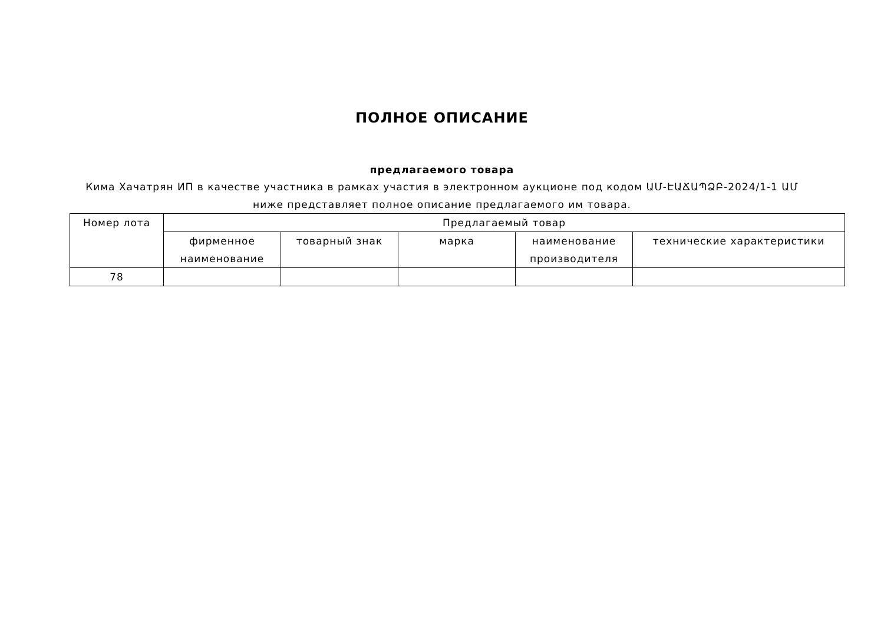ПОЛНОЕ ОПИСАНИЕ
предлагаемого товара
Кима Хачатрян ИП в качестве участника в рамках участия в электронном аукционе под кодом ԱՄ-ԷԱՃԱՊՁԲ-2024/1-1 ԱՄ ниже представляет полное описание предлагаемого им товара.
| Номер лота | Предлагаемый товар | | | | |
| --- | --- | --- | --- | --- | --- |
| | фирменное наименование | товарный знак | марка | наименование производителя | технические характеристики |
| 78 | | | | | |